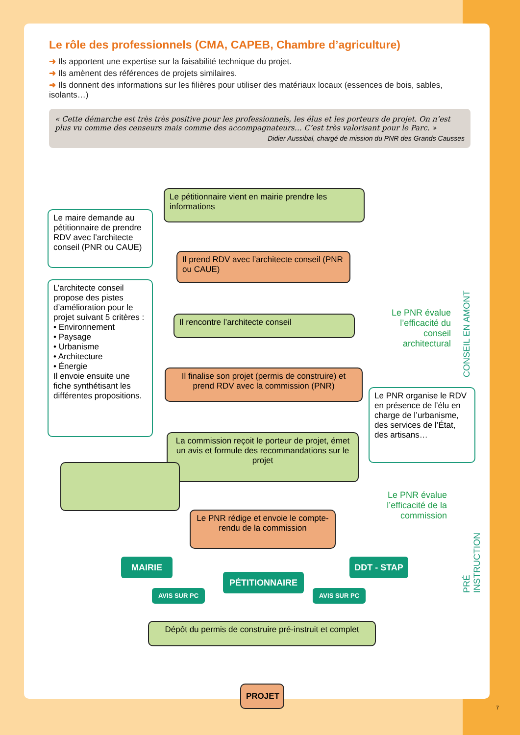Le rôle des professionnels (CMA, CAPEB, Chambre d’agriculture)
➜ Ils apportent une expertise sur la faisabilité technique du projet.
➜ Ils amènent des références de projets similaires.
➜ Ils donnent des informations sur les filières pour utiliser des matériaux locaux (essences de bois, sables, isolants…)
« Cette démarche est très très positive pour les professionnels, les élus et les porteurs de projet. On n’est plus vu comme des censeurs mais comme des accompagnateurs… C’est très valorisant pour le Parc. »
Didier Aussibal, chargé de mission du PNR des Grands Causses
Le pétitionnaire vient en mairie prendre les informations
Le maire demande au pétitionnaire de prendre RDV avec l’architecte conseil (PNR ou CAUE)
Il prend RDV avec l’architecte conseil (PNR ou CAUE)
L’architecte conseil propose des pistes d’amélioration pour le projet suivant 5 critères :
• Environnement
• Paysage
• Urbanisme
• Architecture
• Énergie
Il envoie ensuite une fiche synthétisant les différentes propositions.
Il rencontre l’architecte conseil
Il finalise son projet (permis de construire) et prend RDV avec la commission (PNR)
Le PNR organise le RDV en présence de l’élu en charge de l’urbanisme, des services de l’État, des artisans…
La commission reçoit le porteur de projet, émet un avis et formule des recommandations sur le projet
Le PNR rédige et envoie le compte-rendu de la commission
MAIRIE DDT - STAP
PÉTITIONNAIRE
AVIS SUR PC AVIS SUR PC
Dépôt du permis de construire pré-instruit et complet
PROJET
Le PNR évalue l’efficacité du conseil architectural
Le PNR évalue l’efficacité de la commission
CONSEIL EN AMONT
PRÉ INSTRUCTION
7